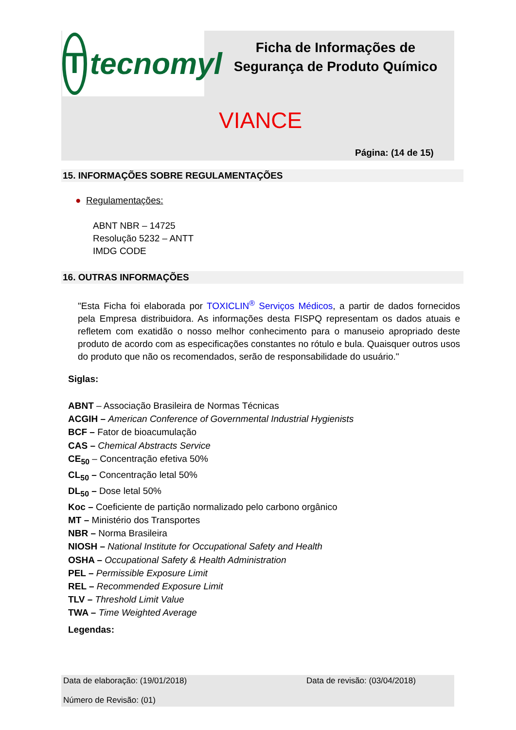T
tecnomyl
Ficha de Informações de Segurança de Produto Químico
VIANCE
Página: (14 de 15)
15. INFORMAÇÕES SOBRE REGULAMENTAÇÕES
● Regulamentações:
ABNT NBR – 14725
Resolução 5232 – ANTT
IMDG CODE
16. OUTRAS INFORMAÇÕES
"Esta Ficha foi elaborada por TOXICLIN<sup>®</sup> Serviços Médicos, a partir de dados fornecidos pela Empresa distribuidora. As informações desta FISPQ representam os dados atuais e refletem com exatidão o nosso melhor conhecimento para o manuseio apropriado deste produto de acordo com as especificações constantes no rótulo e bula. Quaisquer outros usos do produto que não os recomendados, serão de responsabilidade do usuário."
Siglas:
ABNT – Associação Brasileira de Normas Técnicas
ACGIH – American Conference of Governmental Industrial Hygienists
BCF – Fator de bioacumulação
CAS – Chemical Abstracts Service
CE<sub>50</sub> – Concentração efetiva 50%
CL<sub>50</sub> – Concentração letal 50%
DL<sub>50</sub> – Dose letal 50%
Koc – Coeficiente de partição normalizado pelo carbono orgânico
MT – Ministério dos Transportes
NBR – Norma Brasileira
NIOSH – National Institute for Occupational Safety and Health
OSHA – Occupational Safety & Health Administration
PEL – Permissible Exposure Limit
REL – Recommended Exposure Limit
TLV – Threshold Limit Value
TWA – Time Weighted Average
Legendas:
Data de elaboração: (19/01/2018) Data de revisão: (03/04/2018)
Número de Revisão: (01)